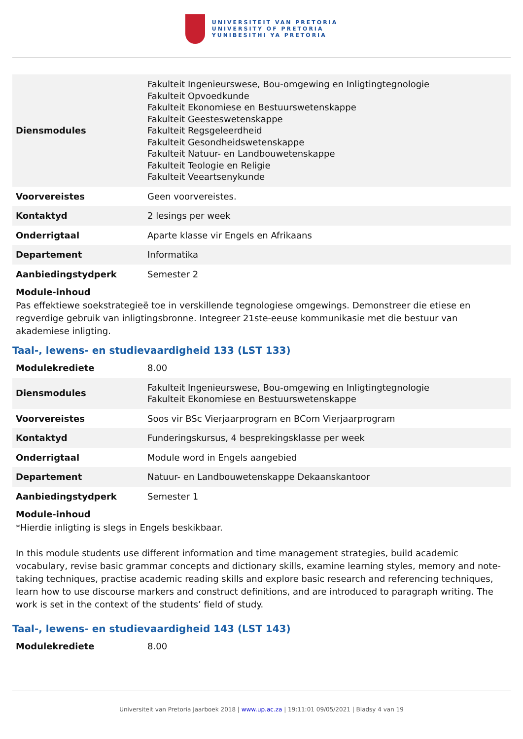UNIVERSITEIT VAN PRETORIA
UNIVERSITY OF PRETORIA
YUNIBESITHI YA PRETORIA
| Diensmodules | Fakulteit Ingenieurswese, Bou-omgewing en Inligtingtegnologie Fakulteit Opvoedkunde Fakulteit Ekonomiese en Bestuurswetenskappe Fakulteit Geesteswetenskappe Fakulteit Regsgeleerdheid Fakulteit Gesondheidswetenskappe Fakulteit Natuur- en Landbouwetenskappe Fakulteit Teologie en Religie Fakulteit Veeartsenykunde |
| Voorvereistes | Geen voorvereistes. |
| Kontaktyd | 2 lesings per week |
| Onderrigtaal | Aparte klasse vir Engels en Afrikaans |
| Departement | Informatika |
| Aanbiedingstydperk | Semester 2 |
Module-inhoud
Pas effektiewe soekstrategieë toe in verskillende tegnologiese omgewings. Demonstreer die etiese en regverdige gebruik van inligtingsbronne. Integreer 21ste-eeuse kommunikasie met die bestuur van akademiese inligting.
Taal-, lewens- en studievaardigheid 133 (LST 133)
| Modulekrediete | 8.00 |
| Diensmodules | Fakulteit Ingenieurswese, Bou-omgewing en Inligtingtegnologie Fakulteit Ekonomiese en Bestuurswetenskappe |
| Voorvereistes | Soos vir BSc Vierjaarprogram en BCom Vierjaarprogram |
| Kontaktyd | Funderingskursus, 4 besprekingsklasse per week |
| Onderrigtaal | Module word in Engels aangebied |
| Departement | Natuur- en Landbouwetenskappe Dekaanskantoor |
| Aanbiedingstydperk | Semester 1 |
Module-inhoud
*Hierdie inligting is slegs in Engels beskikbaar.
In this module students use different information and time management strategies, build academic vocabulary, revise basic grammar concepts and dictionary skills, examine learning styles, memory and note-taking techniques, practise academic reading skills and explore basic research and referencing techniques, learn how to use discourse markers and construct definitions, and are introduced to paragraph writing. The work is set in the context of the students’ field of study.
Taal-, lewens- en studievaardigheid 143 (LST 143)
| Modulekrediete | 8.00 |
Universiteit van Pretoria Jaarboek 2018 | www.up.ac.za | 19:11:01 09/05/2021 | Bladsy 4 van 19